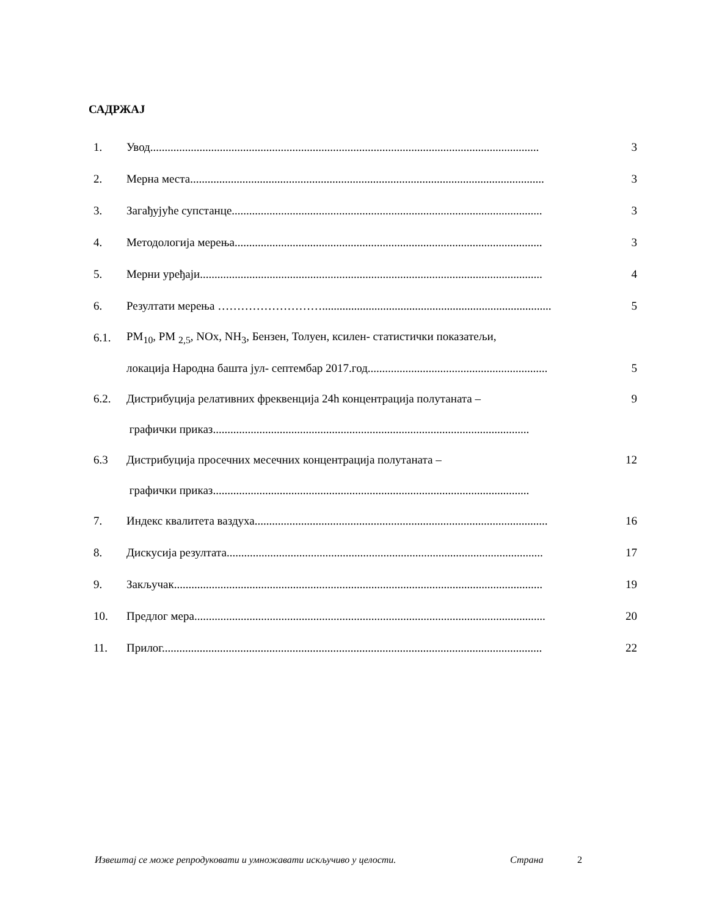САДРЖАЈ
1. Увод...................................................................................................................................... 3
2. Мерна места.......................................................................................................................... 3
3. Загађујуће супстанце........................................................................................................... 3
4. Методологија мерења.......................................................................................................... 3
5. Мерни уређаји...................................................................................................................... 4
6. Резултати мерења ………………………............................................................................... 5
6.1. PM<sub>10</sub>, PM <sub>2,5</sub>, NOx, NH<sub>3</sub>, Бензен, Толуен, ксилен- статистички показатељи,
локација Народна башта јул- септембар 2017.год.............................................................. 5
6.2. Дистрибуција релативних фреквенција 24h концентрација полутаната – 9
графички приказ.............................................................................................................
6.3 Дистрибуција просечних месечних концентрација полутаната – 12
графички приказ.............................................................................................................
7. Индекс квалитета ваздуха..................................................................................................... 16
8. Дискусија резултата............................................................................................................. 17
9. Закључак............................................................................................................................... 19
10. Предлог мера......................................................................................................................... 20
11. Прилог................................................................................................................................... 22
Извештај се може репродуковати и умножавати искључиво у целости. Страна 2